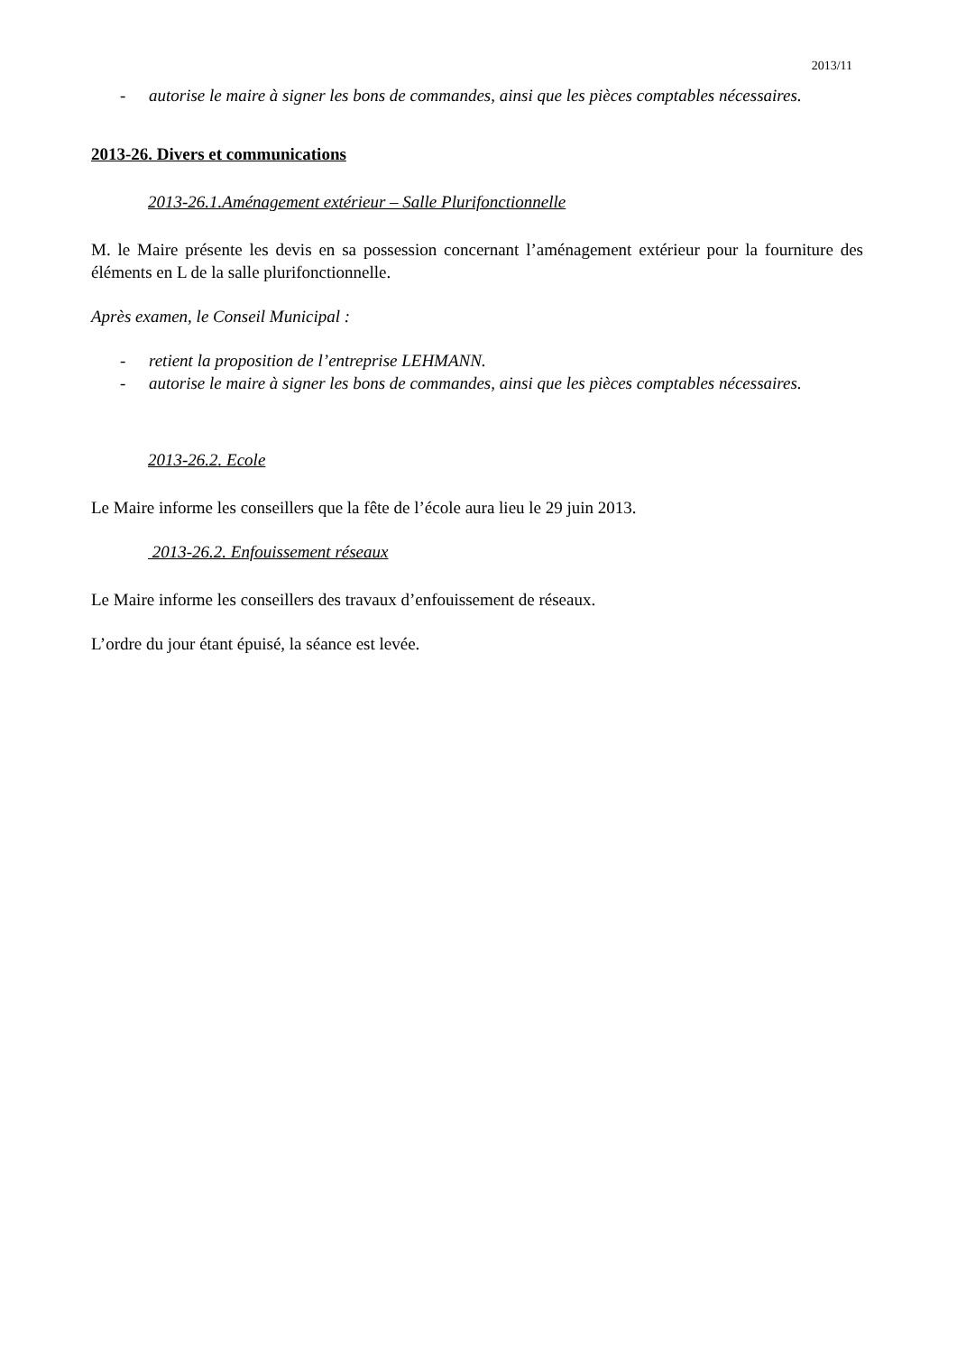2013/11
- autorise le maire à signer les bons de commandes, ainsi que les pièces comptables nécessaires.
2013-26. Divers et communications
2013-26.1.Aménagement extérieur – Salle Plurifonctionnelle
M. le Maire présente les devis en sa possession concernant l’aménagement extérieur pour la fourniture des éléments en L de la salle plurifonctionnelle.
Après examen, le Conseil Municipal :
- retient la proposition de l’entreprise LEHMANN.
- autorise le maire à signer les bons de commandes, ainsi que les pièces comptables nécessaires.
2013-26.2. Ecole
Le Maire informe les conseillers que la fête de l’école aura lieu le 29 juin 2013.
2013-26.2. Enfouissement réseaux
Le Maire informe les conseillers des travaux d’enfouissement de réseaux.
L’ordre du jour étant épuisé, la séance est levée.